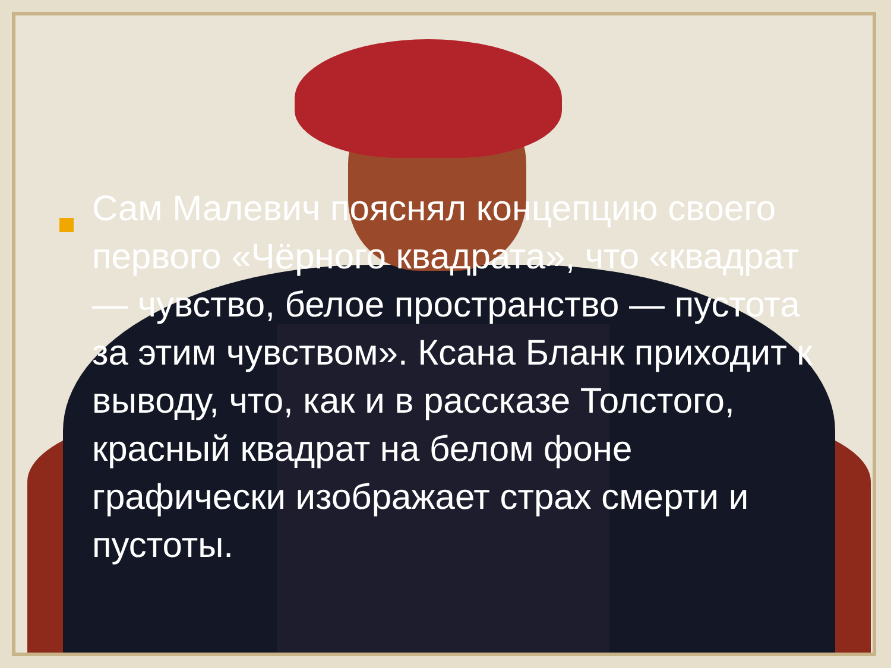Сам Малевич пояснял концепцию своего первого «Чёрного квадрата», что «квадрат — чувство, белое пространство — пустота за этим чувством». Ксана Бланк приходит к выводу, что, как и в рассказе Толстого, красный квадрат на белом фоне графически изображает страх смерти и пустоты.